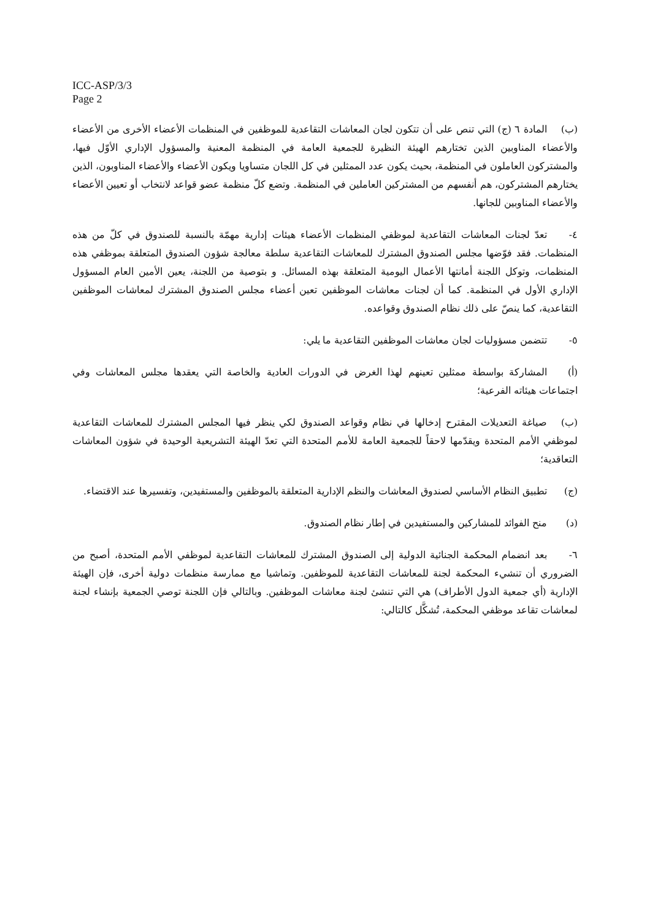ICC-ASP/3/3
Page 2
(ب) المادة ٦ (ج) التي تنص على أن تتكون لجان المعاشات التقاعدية للموظفين في المنظمات الأعضاء الأخرى من الأعضاء والأعضاء المناوبين الذين تختارهم الهيئة النظيرة للجمعية العامة في المنظمة المعنية والمسؤول الإداري الأوّل فيها، والمشتركون العاملون في المنظمة، بحيث يكون عدد الممثلين في كل اللجان متساويا ويكون الأعضاء والأعضاء المناوبون، الذين يختارهم المشتركون، هم أنفسهم من المشتركين العاملين في المنظمة. وتضع كلّ منظمة عضو قواعد لانتخاب أو تعيين الأعضاء والأعضاء المناوبين للجانها.
٤- تعدّ لجنات المعاشات التقاعدية لموظفي المنظمات الأعضاء هيئات إدارية مهمّة بالنسبة للصندوق في كلّ من هذه المنظمات. فقد فوّضها مجلس الصندوق المشترك للمعاشات التقاعدية سلطة معالجة شؤون الصندوق المتعلقة بموظفي هذه المنظمات، وتوكل اللجنة أمانتها الأعمال اليومية المتعلقة بهذه المسائل. و بتوصية من اللجنة، يعين الأمين العام المسؤول الإداري الأول في المنظمة. كما أن لجنات معاشات الموظفين تعين أعضاء مجلس الصندوق المشترك لمعاشات الموظفين التقاعدية، كما ينصّ على ذلك نظام الصندوق وقواعده.
٥- تتضمن مسؤوليات لجان معاشات الموظفين التقاعدية ما يلي:
(أ) المشاركة بواسطة ممثلين تعينهم لهذا الغرض في الدورات العادية والخاصة التي يعقدها مجلس المعاشات وفي اجتماعات هيئاته الفرعية؛
(ب) صياغة التعديلات المقترح إدخالها في نظام وقواعد الصندوق لكي ينظر فيها المجلس المشترك للمعاشات التقاعدية لموظفي الأمم المتحدة ويقدّمها لاحقاً للجمعية العامة للأمم المتحدة التي تعدّ الهيئة التشريعية الوحيدة في شؤون المعاشات التعاقدية؛
(ج) تطبيق النظام الأساسي لصندوق المعاشات والنظم الإدارية المتعلقة بالموظفين والمستفيدين، وتفسيرها عند الاقتضاء.
(د) منح الفوائد للمشاركين والمستفيدين في إطار نظام الصندوق.
٦- بعد انضمام المحكمة الجنائية الدولية إلى الصندوق المشترك للمعاشات التقاعدية لموظفي الأمم المتحدة، أصبح من الضروري أن تنشيء المحكمة لجنة للمعاشات التقاعدية للموظفين. وتماشيا مع ممارسة منظمات دولية أخرى، فإن الهيئة الإدارية (أي جمعية الدول الأطراف) هي التي تنشئ لجنة معاشات الموظفين. وبالتالي فإن اللجنة توصي الجمعية بإنشاء لجنة لمعاشات تقاعد موظفي المحكمة، تُشكَّل كالتالي: